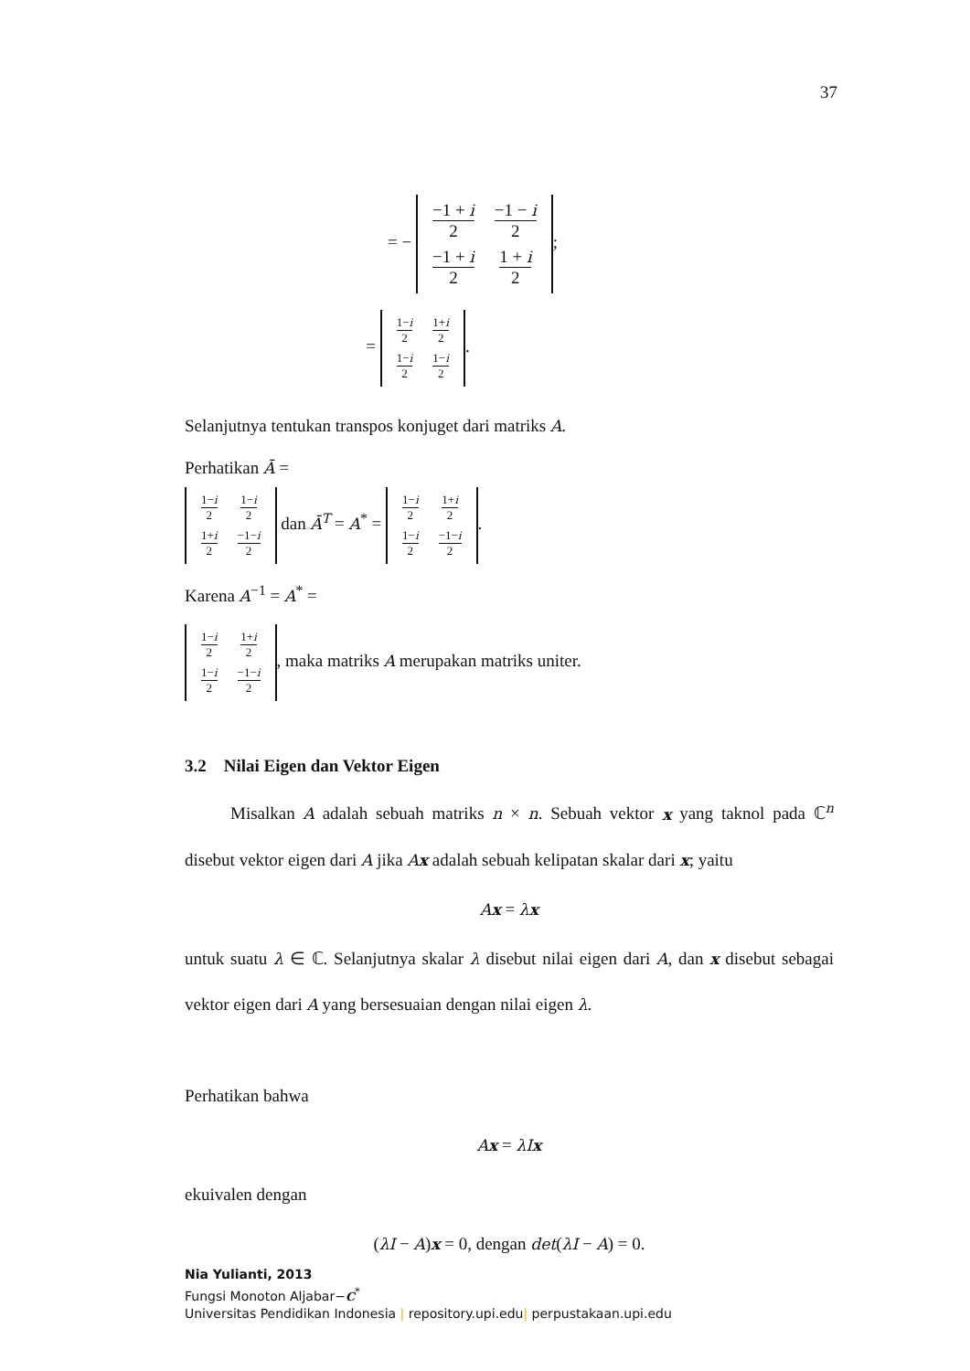37
= −
| −1 + i 2 | −1 − i 2 |
| −1 + i 2 | 1 + i 2 |
;
=
| 1− i 2 | 1+ i 2 |
| 1− i 2 | 1− i 2 |
.
Selanjutnya tentukan transpos konjuget dari matriks A.
Perhatikan Ā =
| 1− i 2 | 1− i 2 |
| 1+ i 2 | −1− i 2 |
dan Ā<sup>T</sup> = A<sup>*</sup> =
| 1− i 2 | 1+ i 2 |
| 1− i 2 | −1− i 2 |
.
Karena A<sup>−1</sup> = A<sup>*</sup> =
| 1− i 2 | 1+ i 2 |
| 1− i 2 | −1− i 2 |
, maka matriks A merupakan matriks uniter.
3.2 Nilai Eigen dan Vektor Eigen
Misalkan A adalah sebuah matriks n × n. Sebuah vektor x yang taknol pada ℂ<sup>n</sup> disebut vektor eigen dari A jika Ax adalah sebuah kelipatan skalar dari x; yaitu
Ax = λx
untuk suatu λ ∈ ℂ. Selanjutnya skalar λ disebut nilai eigen dari A, dan x disebut sebagai vektor eigen dari A yang bersesuaian dengan nilai eigen λ.
Perhatikan bahwa
Ax = λIx
ekuivalen dengan
(λI − A)x = 0, dengan det(λI − A) = 0.
Nia Yulianti, 2013
Fungsi Monoton Aljabar−C<sup>*</sup>
Universitas Pendidikan Indonesia | repository.upi.edu| perpustakaan.upi.edu